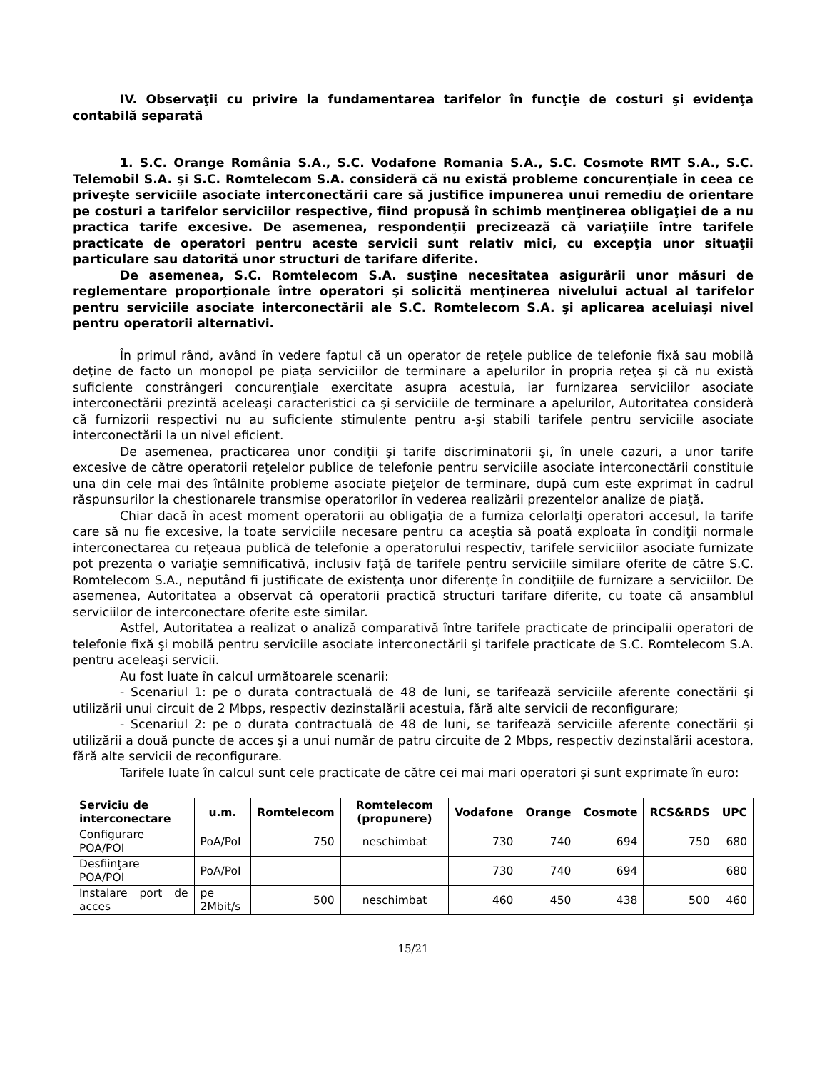IV. Observaţii cu privire la fundamentarea tarifelor în funcţie de costuri şi evidenţa contabilă separată
1. S.C. Orange România S.A., S.C. Vodafone Romania S.A., S.C. Cosmote RMT S.A., S.C. Telemobil S.A. şi S.C. Romtelecom S.A. consideră că nu există probleme concurenţiale în ceea ce priveşte serviciile asociate interconectării care să justifice impunerea unui remediu de orientare pe costuri a tarifelor serviciilor respective, fiind propusă în schimb menţinerea obligaţiei de a nu practica tarife excesive. De asemenea, respondenţii precizează că variaţiile între tarifele practicate de operatori pentru aceste servicii sunt relativ mici, cu excepţia unor situaţii particulare sau datorită unor structuri de tarifare diferite.
De asemenea, S.C. Romtelecom S.A. susţine necesitatea asigurării unor măsuri de reglementare proporţionale între operatori şi solicită menţinerea nivelului actual al tarifelor pentru serviciile asociate interconectării ale S.C. Romtelecom S.A. şi aplicarea aceluiaşi nivel pentru operatorii alternativi.
În primul rând, având în vedere faptul că un operator de reţele publice de telefonie fixă sau mobilă deţine de facto un monopol pe piaţa serviciilor de terminare a apelurilor în propria reţea şi că nu există suficiente constrângeri concurenţiale exercitate asupra acestuia, iar furnizarea serviciilor asociate interconectării prezintă aceleaşi caracteristici ca şi serviciile de terminare a apelurilor, Autoritatea consideră că furnizorii respectivi nu au suficiente stimulente pentru a-şi stabili tarifele pentru serviciile asociate interconectării la un nivel eficient.
De asemenea, practicarea unor condiţii şi tarife discriminatorii şi, în unele cazuri, a unor tarife excesive de către operatorii reţelelor publice de telefonie pentru serviciile asociate interconectării constituie una din cele mai des întâlnite probleme asociate pieţelor de terminare, după cum este exprimat în cadrul răspunsurilor la chestionarele transmise operatorilor în vederea realizării prezentelor analize de piaţă.
Chiar dacă în acest moment operatorii au obligaţia de a furniza celorlalţi operatori accesul, la tarife care să nu fie excesive, la toate serviciile necesare pentru ca aceştia să poată exploata în condiţii normale interconectarea cu reţeaua publică de telefonie a operatorului respectiv, tarifele serviciilor asociate furnizate pot prezenta o variaţie semnificativă, inclusiv faţă de tarifele pentru serviciile similare oferite de către S.C. Romtelecom S.A., neputând fi justificate de existenţa unor diferenţe în condiţiile de furnizare a serviciilor. De asemenea, Autoritatea a observat că operatorii practică structuri tarifare diferite, cu toate că ansamblul serviciilor de interconectare oferite este similar.
Astfel, Autoritatea a realizat o analiză comparativă între tarifele practicate de principalii operatori de telefonie fixă şi mobilă pentru serviciile asociate interconectării şi tarifele practicate de S.C. Romtelecom S.A. pentru aceleaşi servicii.
Au fost luate în calcul următoarele scenarii:
- Scenariul 1: pe o durata contractuală de 48 de luni, se tarifează serviciile aferente conectării şi utilizării unui circuit de 2 Mbps, respectiv dezinstalării acestuia, fără alte servicii de reconfigurare;
- Scenariul 2: pe o durata contractuală de 48 de luni, se tarifează serviciile aferente conectării şi utilizării a două puncte de acces şi a unui număr de patru circuite de 2 Mbps, respectiv dezinstalării acestora, fără alte servicii de reconfigurare.
Tarifele luate în calcul sunt cele practicate de către cei mai mari operatori şi sunt exprimate în euro:
| Serviciu de interconectare | u.m. | Romtelecom | Romtelecom (propunere) | Vodafone | Orange | Cosmote | RCS&RDS | UPC |
| --- | --- | --- | --- | --- | --- | --- | --- | --- |
| Configurare POA/POI | PoA/PoI | 750 | neschimbat | 730 | 740 | 694 | 750 | 680 |
| Desfiinţare POA/POI | PoA/PoI | | | 730 | 740 | 694 | | 680 |
| Instalare port de acces | pe 2Mbit/s | 500 | neschimbat | 460 | 450 | 438 | 500 | 460 |
15/21